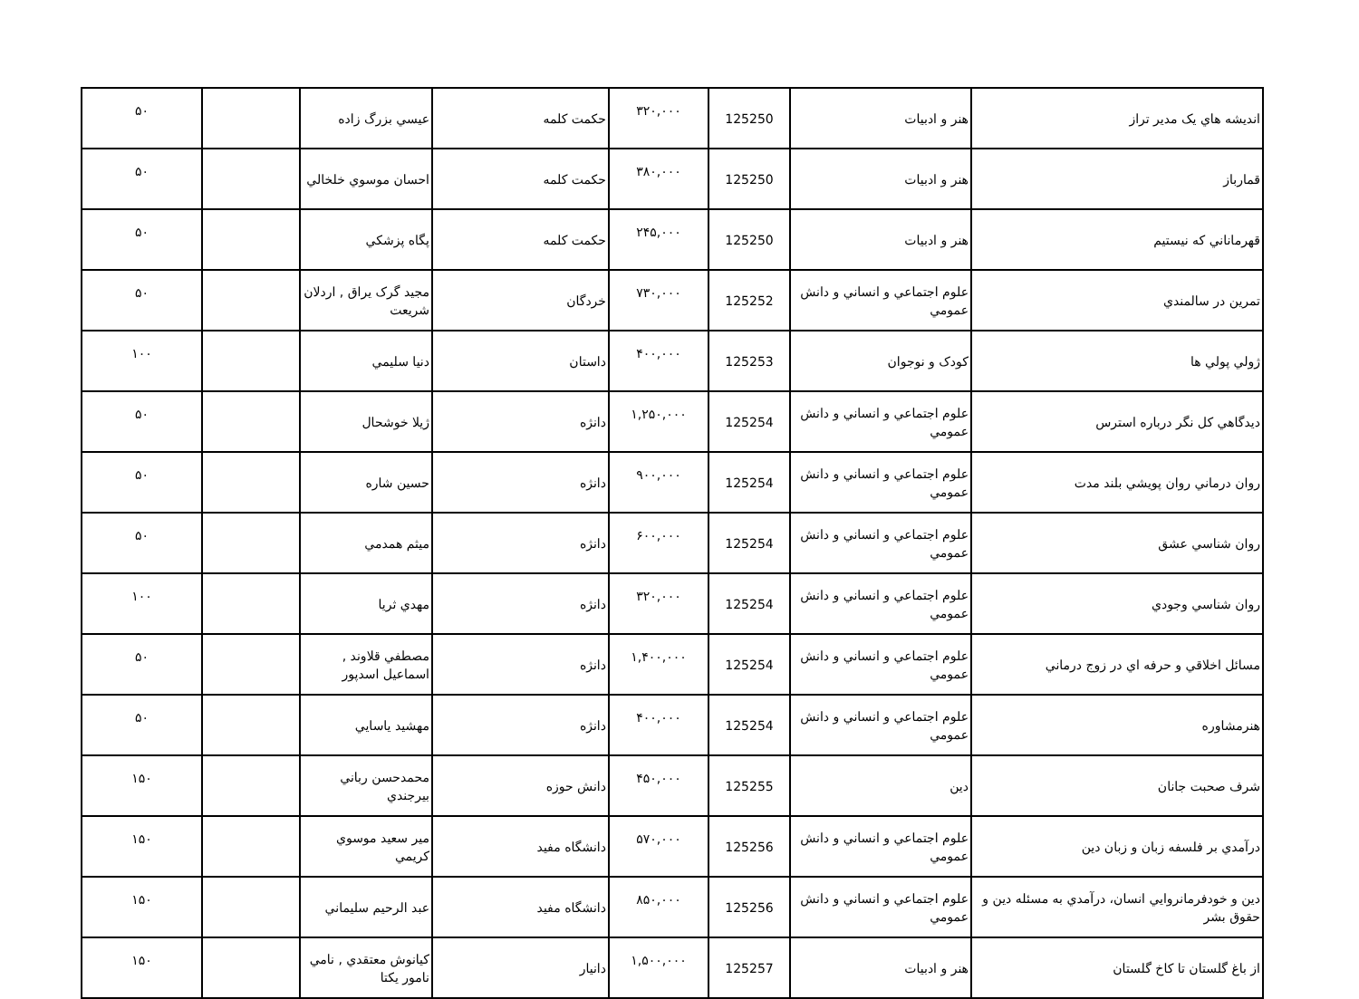| انديشه هاي یک مدير تراز | هنر و ادبيات | 125250 | ۳۲۰,۰۰۰ | حكمت كلمه | عيسي بزرگ زاده | | ۵۰ |
| قمارباز | هنر و ادبيات | 125250 | ۳۸۰,۰۰۰ | حكمت كلمه | احسان موسوي خلخالي | | ۵۰ |
| قهرماناني كه نيستيم | هنر و ادبيات | 125250 | ۲۴۵,۰۰۰ | حكمت كلمه | پگاه پزشكي | | ۵۰ |
| تمرين در سالمندي | علوم اجتماعي و انساني و دانش عمومي | 125252 | ۷۳۰,۰۰۰ | خردگان | مجيد گرک يراق , اردلان شريعت | | ۵۰ |
| ژولي پولي ها | كودک و نوجوان | 125253 | ۴۰۰,۰۰۰ | داستان | دنيا سليمي | | ۱۰۰ |
| ديدگاهي كل نگر درباره استرس | علوم اجتماعي و انساني و دانش عمومي | 125254 | ۱,۲۵۰,۰۰۰ | دانژه | ژيلا خوشحال | | ۵۰ |
| روان درماني روان پويشي بلند مدت | علوم اجتماعي و انساني و دانش عمومي | 125254 | ۹۰۰,۰۰۰ | دانژه | حسين شاره | | ۵۰ |
| روان شناسي عشق | علوم اجتماعي و انساني و دانش عمومي | 125254 | ۶۰۰,۰۰۰ | دانژه | ميثم همدمي | | ۵۰ |
| روان شناسي وجودي | علوم اجتماعي و انساني و دانش عمومي | 125254 | ۳۲۰,۰۰۰ | دانژه | مهدي ثريا | | ۱۰۰ |
| مسائل اخلاقي و حرفه اي در زوج درماني | علوم اجتماعي و انساني و دانش عمومي | 125254 | ۱,۴۰۰,۰۰۰ | دانژه | مصطفي قلاوند , اسماعيل اسدپور | | ۵۰ |
| هنرمشاوره | علوم اجتماعي و انساني و دانش عمومي | 125254 | ۴۰۰,۰۰۰ | دانژه | مهشيد ياسايي | | ۵۰ |
| شرف صحبت جانان | دين | 125255 | ۴۵۰,۰۰۰ | دانش حوزه | محمدحسن رباني بيرجندي | | ۱۵۰ |
| درآمدي بر فلسفه زبان و زبان دين | علوم اجتماعي و انساني و دانش عمومي | 125256 | ۵۷۰,۰۰۰ | دانشگاه مفيد | مير سعيد موسوي كريمي | | ۱۵۰ |
| دين و خودفرمانروايي انسان، درآمدي به مسئله دين و حقوق بشر | علوم اجتماعي و انساني و دانش عمومي | 125256 | ۸۵۰,۰۰۰ | دانشگاه مفيد | عبد الرحيم سليماني | | ۱۵۰ |
| از باغ گلستان تا كاخ گلستان | هنر و ادبيات | 125257 | ۱,۵۰۰,۰۰۰ | دانيار | كيانوش معتقدي , نامي نامور يكتا | | ۱۵۰ |